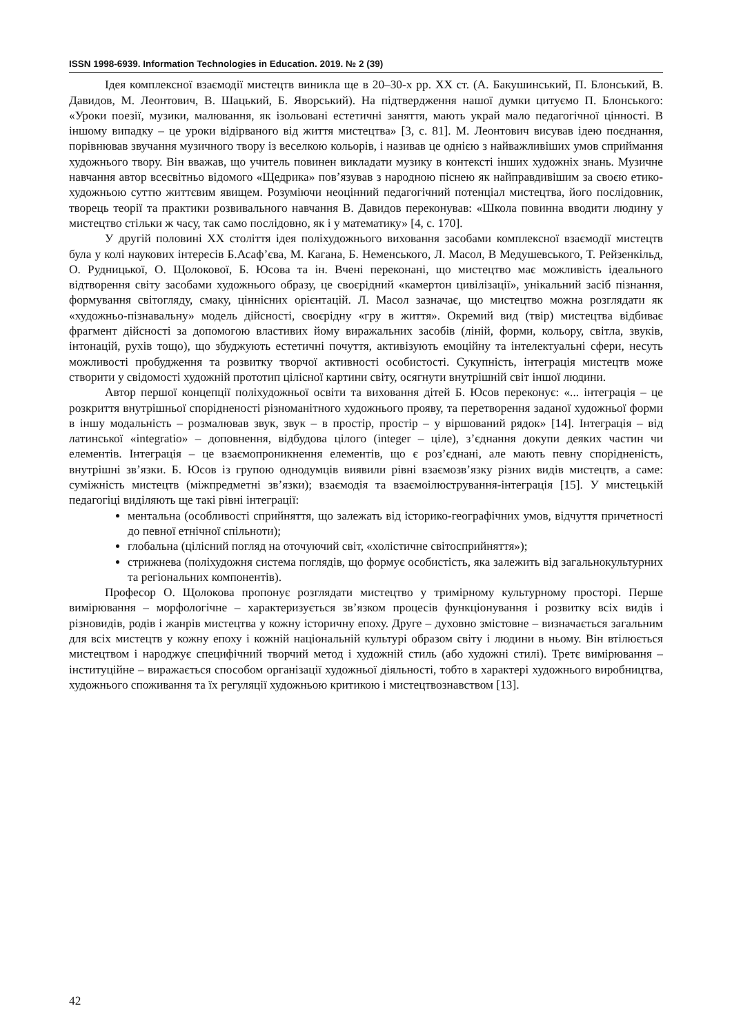ISSN 1998-6939. Information Technologies in Education. 2019. № 2 (39)
Ідея комплексної взаємодії мистецтв виникла ще в 20–30-х рр. ХХ ст. (А. Бакушинський, П. Блонський, В. Давидов, М. Леонтович, В. Шацький, Б. Яворський). На підтвердження нашої думки цитуємо П. Блонського: «Уроки поезії, музики, малювання, як ізольовані естетичні заняття, мають украй мало педагогічної цінності. В іншому випадку – це уроки відірваного від життя мистецтва» [3, с. 81]. М. Леонтович висував ідею поєднання, порівнював звучання музичного твору із веселкою кольорів, і називав це однією з найважливіших умов сприймання художнього твору. Він вважав, що учитель повинен викладати музику в контексті інших художніх знань. Музичне навчання автор всесвітньо відомого «Щедрика» пов’язував з народною піснею як найправдивішим за своєю етико-художньою суттю життєвим явищем. Розуміючи неоцінний педагогічний потенціал мистецтва, його послідовник, творець теорії та практики розвивального навчання В. Давидов переконував: «Школа повинна вводити людину у мистецтво стільки ж часу, так само послідовно, як і у математику» [4, с. 170].
У другій половині ХХ століття ідея поліхудожнього виховання засобами комплексної взаємодії мистецтв була у колі наукових інтересів Б.Асаф’єва, М. Кагана, Б. Неменського, Л. Масол, В Медушевського, Т. Рейзенкільд, О. Рудницької, О. Щолокової, Б. Юсова та ін. Вчені переконані, що мистецтво має можливість ідеального відтворення світу засобами художнього образу, це своєрідний «камертон цивілізації», унікальний засіб пізнання, формування світогляду, смаку, ціннісних орієнтацій. Л. Масол зазначає, що мистецтво можна розглядати як «художньо-пізнавальну» модель дійсності, своєрідну «гру в життя». Окремий вид (твір) мистецтва відбиває фрагмент дійсності за допомогою властивих йому виражальних засобів (ліній, форми, кольору, світла, звуків, інтонацій, рухів тощо), що збуджують естетичні почуття, активізують емоційну та інтелектуальні сфери, несуть можливості пробудження та розвитку творчої активності особистості. Сукупність, інтеграція мистецтв може створити у свідомості художній прототип цілісної картини світу, осягнути внутрішній світ іншої людини.
Автор першої концепції поліхудожньої освіти та виховання дітей Б. Юсов переконує: «... інтеграція – це розкриття внутрішньої спорідненості різноманітного художнього прояву, та перетворення заданої художньої форми в іншу модальність – розмалював звук, звук – в простір, простір – у віршований рядок» [14]. Інтеграція – від латинської «integratio» – доповнення, відбудова цілого (integer – ціле), з’єднання докупи деяких частин чи елементів. Інтеграція – це взаємопроникнення елементів, що є роз’єднані, але мають певну спорідненість, внутрішні зв’язки. Б. Юсов із групою однодумців виявили рівні взаємозв’язку різних видів мистецтв, а саме: суміжність мистецтв (міжпредметні зв’язки); взаємодія та взаємоілюстрування-інтеграція [15]. У мистецькій педагогіці виділяють ще такі рівні інтеграції:
ментальна (особливості сприйняття, що залежать від історико-географічних умов, відчуття причетності до певної етнічної спільноти);
глобальна (цілісний погляд на оточуючий світ, «холістичне світосприйняття»);
стрижнева (поліхудожня система поглядів, що формує особистість, яка залежить від загальнокультурних та регіональних компонентів).
Професор О. Щолокова пропонує розглядати мистецтво у тримірному культурному просторі. Перше вимірювання – морфологічне – характеризується зв’язком процесів функціонування і розвитку всіх видів і різновидів, родів і жанрів мистецтва у кожну історичну епоху. Друге – духовно змістовне – визначається загальним для всіх мистецтв у кожну епоху і кожній національній культурі образом світу і людини в ньому. Він втілюється мистецтвом і народжує специфічний творчий метод і художній стиль (або художні стилі). Третє вимірювання – інституційне – виражається способом організації художньої діяльності, тобто в характері художнього виробництва, художнього споживання та їх регуляції художньою критикою і мистецтвознавством [13].
42